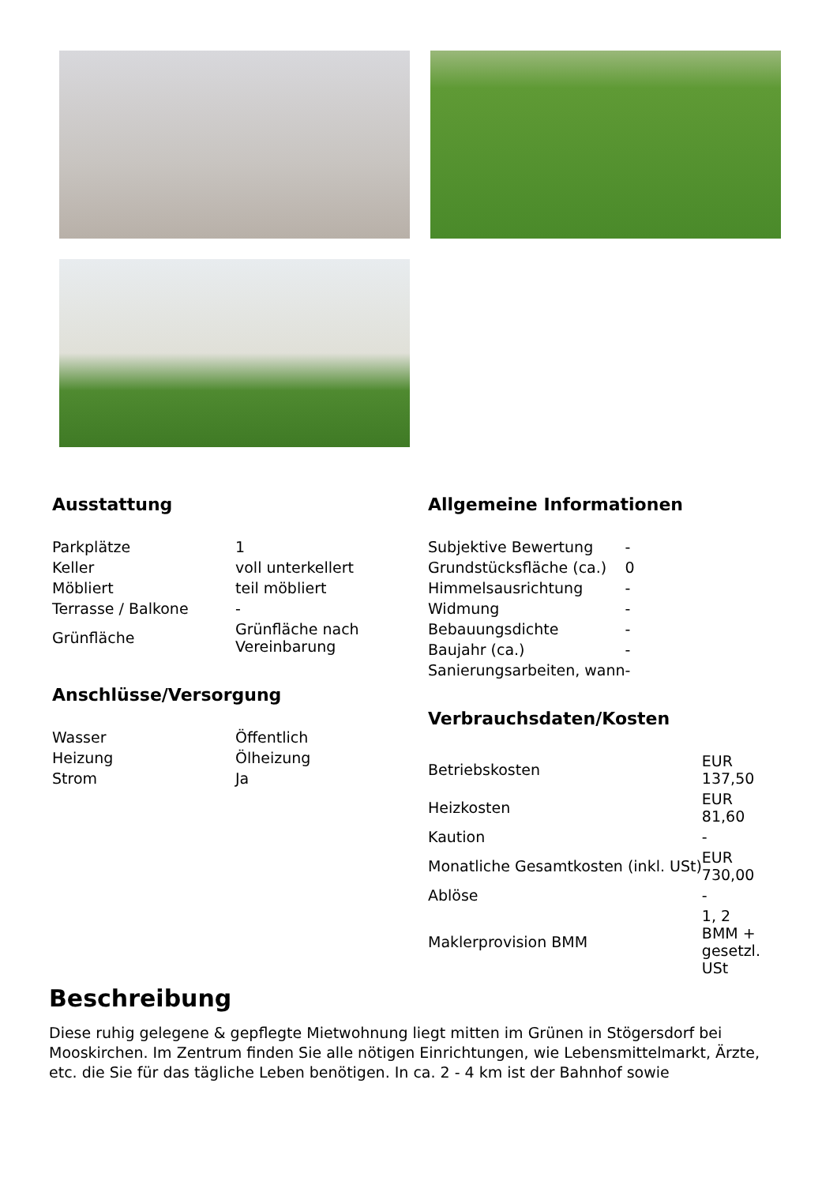Ausstattung
| Parkplätze | 1 |
| Keller | voll unterkellert |
| Möbliert | teil möbliert |
| Terrasse / Balkone | - |
| Grünfläche | Grünfläche nach Vereinbarung |
Anschlüsse/Versorgung
| Wasser | Öffentlich |
| Heizung | Ölheizung |
| Strom | Ja |
Allgemeine Informationen
| Subjektive Bewertung | - |
| Grundstücksfläche (ca.) | 0 |
| Himmelsausrichtung | - |
| Widmung | - |
| Bebauungsdichte | - |
| Baujahr (ca.) | - |
| Sanierungsarbeiten, wann | - |
Verbrauchsdaten/Kosten
| Betriebskosten | EUR 137,50 |
| Heizkosten | EUR 81,60 |
| Kaution | - |
| Monatliche Gesamtkosten (inkl. USt) | EUR 730,00 |
| Ablöse | - |
| Maklerprovision BMM | 1, 2 BMM + gesetzl. USt |
Beschreibung
Diese ruhig gelegene & gepflegte Mietwohnung liegt mitten im Grünen in Stögersdorf bei Mooskirchen. Im Zentrum finden Sie alle nötigen Einrichtungen, wie Lebensmittelmarkt, Ärzte, etc. die Sie für das tägliche Leben benötigen. In ca. 2 - 4 km ist der Bahnhof sowie